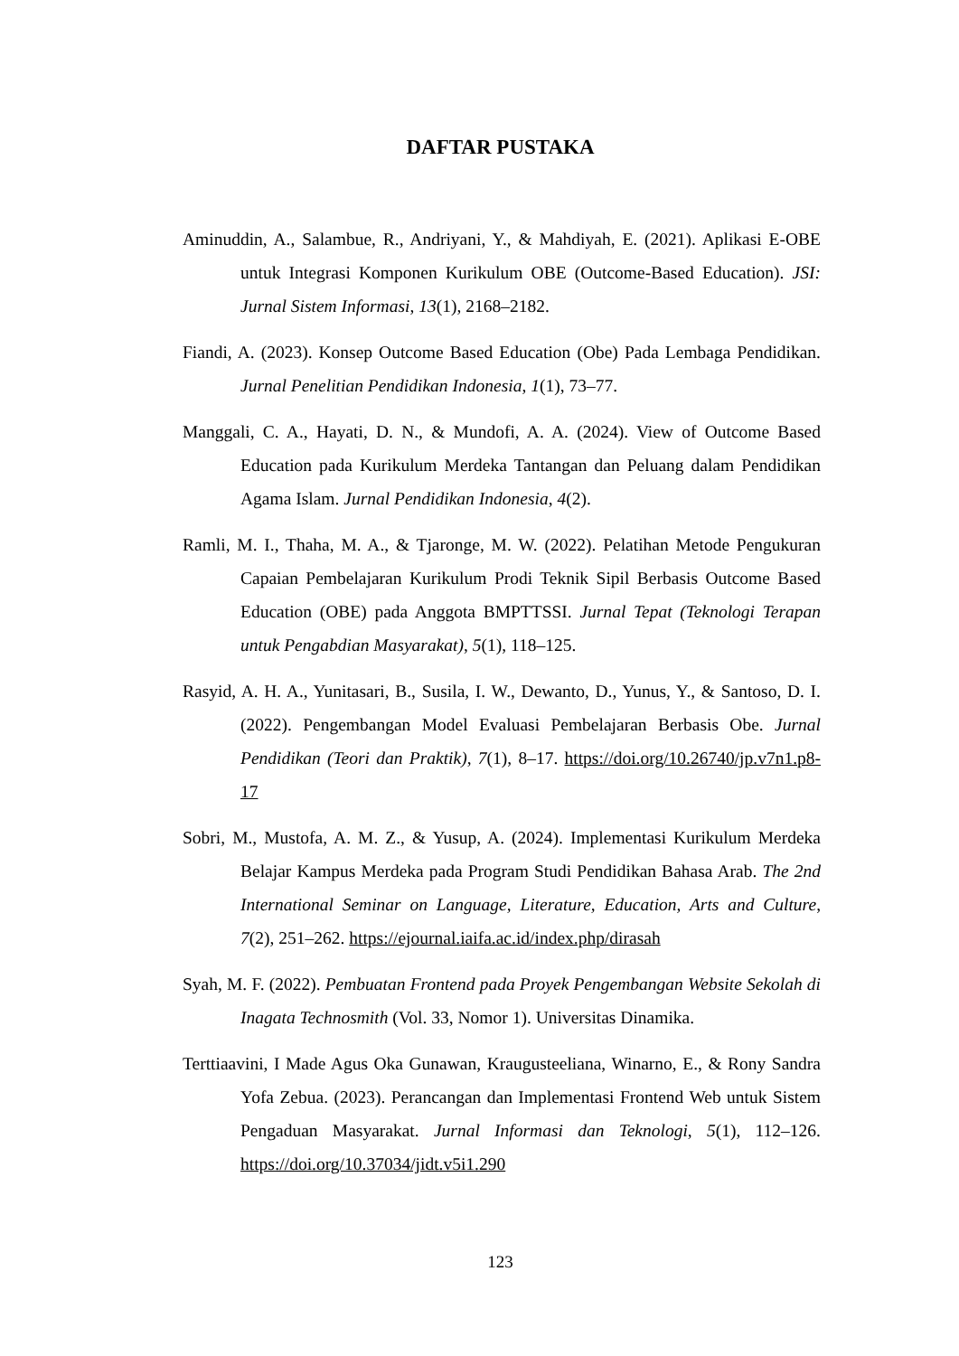DAFTAR PUSTAKA
Aminuddin, A., Salambue, R., Andriyani, Y., & Mahdiyah, E. (2021). Aplikasi E-OBE untuk Integrasi Komponen Kurikulum OBE (Outcome-Based Education). JSI: Jurnal Sistem Informasi, 13(1), 2168–2182.
Fiandi, A. (2023). Konsep Outcome Based Education (Obe) Pada Lembaga Pendidikan. Jurnal Penelitian Pendidikan Indonesia, 1(1), 73–77.
Manggali, C. A., Hayati, D. N., & Mundofi, A. A. (2024). View of Outcome Based Education pada Kurikulum Merdeka Tantangan dan Peluang dalam Pendidikan Agama Islam. Jurnal Pendidikan Indonesia, 4(2).
Ramli, M. I., Thaha, M. A., & Tjaronge, M. W. (2022). Pelatihan Metode Pengukuran Capaian Pembelajaran Kurikulum Prodi Teknik Sipil Berbasis Outcome Based Education (OBE) pada Anggota BMPTTSSI. Jurnal Tepat (Teknologi Terapan untuk Pengabdian Masyarakat), 5(1), 118–125.
Rasyid, A. H. A., Yunitasari, B., Susila, I. W., Dewanto, D., Yunus, Y., & Santoso, D. I. (2022). Pengembangan Model Evaluasi Pembelajaran Berbasis Obe. Jurnal Pendidikan (Teori dan Praktik), 7(1), 8–17. https://doi.org/10.26740/jp.v7n1.p8-17
Sobri, M., Mustofa, A. M. Z., & Yusup, A. (2024). Implementasi Kurikulum Merdeka Belajar Kampus Merdeka pada Program Studi Pendidikan Bahasa Arab. The 2nd International Seminar on Language, Literature, Education, Arts and Culture, 7(2), 251–262. https://ejournal.iaifa.ac.id/index.php/dirasah
Syah, M. F. (2022). Pembuatan Frontend pada Proyek Pengembangan Website Sekolah di Inagata Technosmith (Vol. 33, Nomor 1). Universitas Dinamika.
Terttiaavini, I Made Agus Oka Gunawan, Kraugusteeliana, Winarno, E., & Rony Sandra Yofa Zebua. (2023). Perancangan dan Implementasi Frontend Web untuk Sistem Pengaduan Masyarakat. Jurnal Informasi dan Teknologi, 5(1), 112–126. https://doi.org/10.37034/jidt.v5i1.290
123